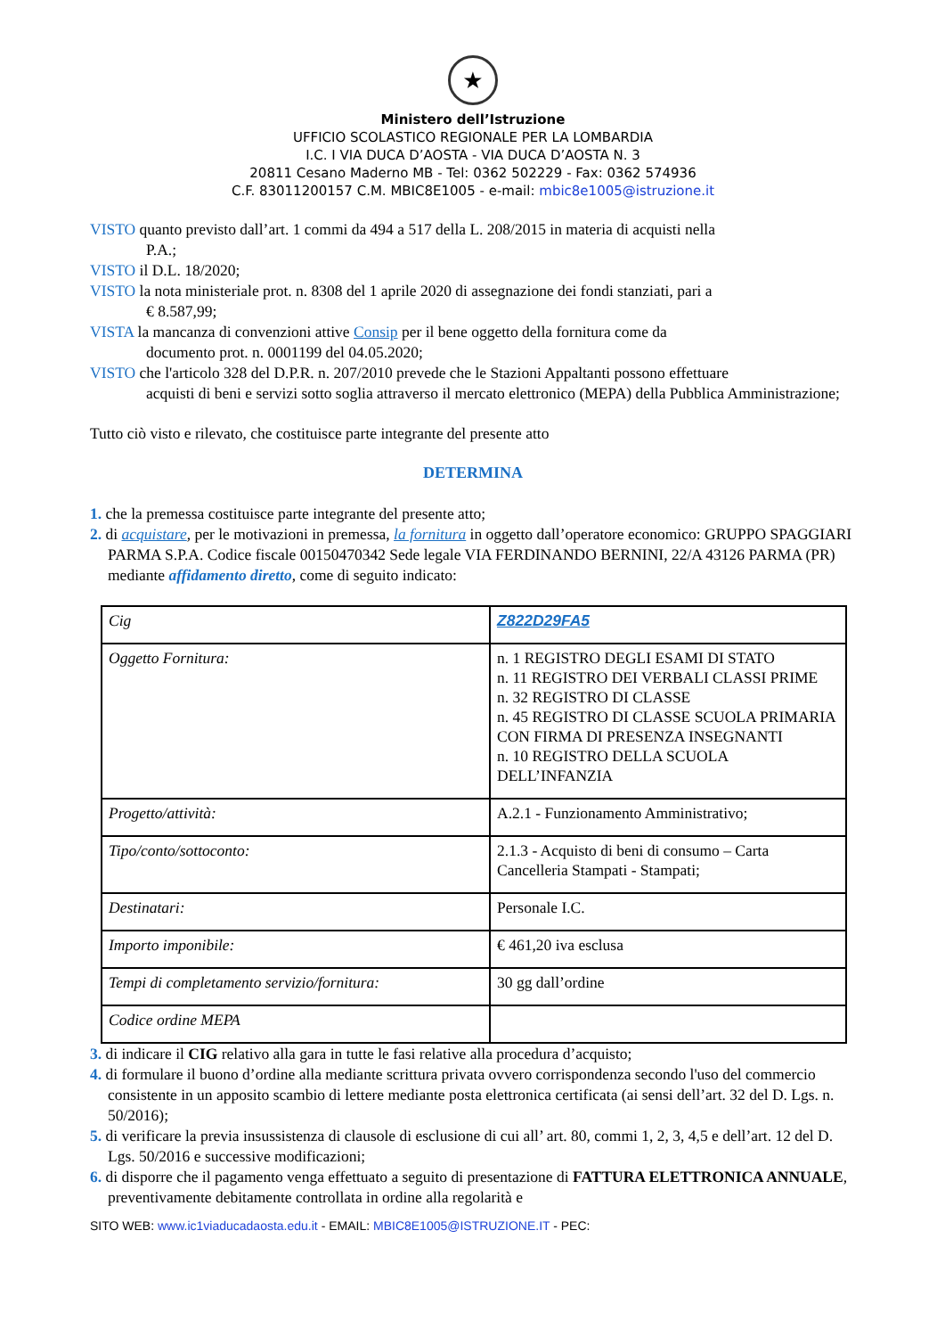★
Ministero dell’Istruzione
UFFICIO SCOLASTICO REGIONALE PER LA LOMBARDIA
I.C. I VIA DUCA D’AOSTA - VIA DUCA D’AOSTA N. 3
20811 Cesano Maderno MB - Tel: 0362 502229 - Fax: 0362 574936
C.F. 83011200157 C.M. MBIC8E1005 - e-mail: mbic8e1005@istruzione.it
VISTO quanto previsto dall’art. 1 commi da 494 a 517 della L. 208/2015 in materia di acquisti nella
P.A.;
VISTO il D.L. 18/2020;
VISTO la nota ministeriale prot. n. 8308 del 1 aprile 2020 di assegnazione dei fondi stanziati, pari a
€ 8.587,99;
VISTA la mancanza di convenzioni attive Consip per il bene oggetto della fornitura come da
documento prot. n. 0001199 del 04.05.2020;
VISTO che l'articolo 328 del D.P.R. n. 207/2010 prevede che le Stazioni Appaltanti possono effettuare
acquisti di beni e servizi sotto soglia attraverso il mercato elettronico (MEPA) della Pubblica Amministrazione;
Tutto ciò visto e rilevato, che costituisce parte integrante del presente atto
DETERMINA
1. che la premessa costituisce parte integrante del presente atto;
2. di acquistare, per le motivazioni in premessa, la fornitura in oggetto dall’operatore economico: GRUPPO SPAGGIARI PARMA S.P.A. Codice fiscale 00150470342 Sede legale VIA FERDINANDO BERNINI, 22/A 43126 PARMA (PR) mediante affidamento diretto, come di seguito indicato:
| Cig | Z822D29FA5 |
| Oggetto Fornitura: | n. 1 REGISTRO DEGLI ESAMI DI STATO n. 11 REGISTRO DEI VERBALI CLASSI PRIME n. 32 REGISTRO DI CLASSE n. 45 REGISTRO DI CLASSE SCUOLA PRIMARIA CON FIRMA DI PRESENZA INSEGNANTI n. 10 REGISTRO DELLA SCUOLA DELL’INFANZIA |
| Progetto/attività: | A.2.1 - Funzionamento Amministrativo; |
| Tipo/conto/sottoconto: | 2.1.3 - Acquisto di beni di consumo – Carta Cancelleria Stampati - Stampati; |
| Destinatari: | Personale I.C. |
| Importo imponibile: | € 461,20 iva esclusa |
| Tempi di completamento servizio/fornitura: | 30 gg dall’ordine |
| Codice ordine MEPA | |
3. di indicare il CIG relativo alla gara in tutte le fasi relative alla procedura d’acquisto;
4. di formulare il buono d’ordine alla mediante scrittura privata ovvero corrispondenza secondo l'uso del commercio consistente in un apposito scambio di lettere mediante posta elettronica certificata (ai sensi dell’art. 32 del D. Lgs. n. 50/2016);
5. di verificare la previa insussistenza di clausole di esclusione di cui all’ art. 80, commi 1, 2, 3, 4,5 e dell’art. 12 del D. Lgs. 50/2016 e successive modificazioni;
6. di disporre che il pagamento venga effettuato a seguito di presentazione di FATTURA ELETTRONICA ANNUALE, preventivamente debitamente controllata in ordine alla regolarità e
SITO WEB: www.ic1viaducadaosta.edu.it - EMAIL: MBIC8E1005@ISTRUZIONE.IT - PEC: